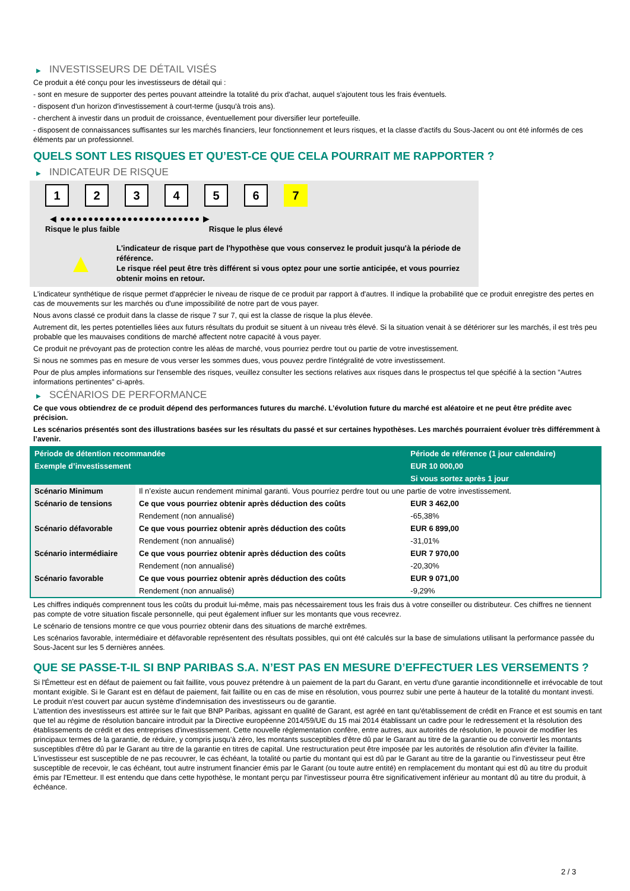▶ INVESTISSEURS DE DÉTAIL VISÉS
Ce produit a été conçu pour les investisseurs de détail qui :
- sont en mesure de supporter des pertes pouvant atteindre la totalité du prix d'achat, auquel s'ajoutent tous les frais éventuels.
- disposent d'un horizon d'investissement à court-terme (jusqu'à trois ans).
- cherchent à investir dans un produit de croissance, éventuellement pour diversifier leur portefeuille.
- disposent de connaissances suffisantes sur les marchés financiers, leur fonctionnement et leurs risques, et la classe d'actifs du Sous-Jacent ou ont été informés de ces éléments par un professionnel.
QUELS SONT LES RISQUES ET QU’EST-CE QUE CELA POURRAIT ME RAPPORTER ?
▶ INDICATEUR DE RISQUE
1 2 3 4 5 6 7
◀ ●●●●●●●●●●●●●●●●●●●●●●●●● ▶
Risque le plus faible Risque le plus élevé
▲
L'indicateur de risque part de l'hypothèse que vous conservez le produit jusqu'à la période de référence.
Le risque réel peut être très différent si vous optez pour une sortie anticipée, et vous pourriez obtenir moins en retour.
L'indicateur synthétique de risque permet d'apprécier le niveau de risque de ce produit par rapport à d'autres. Il indique la probabilité que ce produit enregistre des pertes en cas de mouvements sur les marchés ou d'une impossibilité de notre part de vous payer.
Nous avons classé ce produit dans la classe de risque 7 sur 7, qui est la classe de risque la plus élevée.
Autrement dit, les pertes potentielles liées aux futurs résultats du produit se situent à un niveau très élevé. Si la situation venait à se détériorer sur les marchés, il est très peu probable que les mauvaises conditions de marché affectent notre capacité à vous payer.
Ce produit ne prévoyant pas de protection contre les aléas de marché, vous pourriez perdre tout ou partie de votre investissement.
Si nous ne sommes pas en mesure de vous verser les sommes dues, vous pouvez perdre l'intégralité de votre investissement.
Pour de plus amples informations sur l'ensemble des risques, veuillez consulter les sections relatives aux risques dans le prospectus tel que spécifié à la section "Autres informations pertinentes" ci-après.
▶ SCÉNARIOS DE PERFORMANCE
Ce que vous obtiendrez de ce produit dépend des performances futures du marché. L’évolution future du marché est aléatoire et ne peut être prédite avec précision.
Les scénarios présentés sont des illustrations basées sur les résultats du passé et sur certaines hypothèses. Les marchés pourraient évoluer très différemment à l’avenir.
| Période de détention recommandée | | Période de référence (1 jour calendaire) |
| --- | --- | --- |
| Exemple d’investissement | | EUR 10 000,00 |
| | | Si vous sortez après 1 jour |
| Scénario Minimum | Il n’existe aucun rendement minimal garanti. Vous pourriez perdre tout ou une partie de votre investissement. | |
| Scénario de tensions | Ce que vous pourriez obtenir après déduction des coûts | EUR 3 462,00 |
| | Rendement (non annualisé) | -65,38% |
| Scénario défavorable | Ce que vous pourriez obtenir après déduction des coûts | EUR 6 899,00 |
| | Rendement (non annualisé) | -31,01% |
| Scénario intermédiaire | Ce que vous pourriez obtenir après déduction des coûts | EUR 7 970,00 |
| | Rendement (non annualisé) | -20,30% |
| Scénario favorable | Ce que vous pourriez obtenir après déduction des coûts | EUR 9 071,00 |
| | Rendement (non annualisé) | -9,29% |
Les chiffres indiqués comprennent tous les coûts du produit lui-même, mais pas nécessairement tous les frais dus à votre conseiller ou distributeur. Ces chiffres ne tiennent pas compte de votre situation fiscale personnelle, qui peut également influer sur les montants que vous recevrez.
Le scénario de tensions montre ce que vous pourriez obtenir dans des situations de marché extrêmes.
Les scénarios favorable, intermédiaire et défavorable représentent des résultats possibles, qui ont été calculés sur la base de simulations utilisant la performance passée du Sous-Jacent sur les 5 dernières années.
QUE SE PASSE-T-IL SI BNP PARIBAS S.A. N’EST PAS EN MESURE D’EFFECTUER LES VERSEMENTS ?
Si l'Émetteur est en défaut de paiement ou fait faillite, vous pouvez prétendre à un paiement de la part du Garant, en vertu d'une garantie inconditionnelle et irrévocable de tout montant exigible. Si le Garant est en défaut de paiement, fait faillite ou en cas de mise en résolution, vous pourrez subir une perte à hauteur de la totalité du montant investi.
Le produit n'est couvert par aucun système d'indemnisation des investisseurs ou de garantie.
L'attention des investisseurs est attirée sur le fait que BNP Paribas, agissant en qualité de Garant, est agréé en tant qu'établissement de crédit en France et est soumis en tant que tel au régime de résolution bancaire introduit par la Directive européenne 2014/59/UE du 15 mai 2014 établissant un cadre pour le redressement et la résolution des établissements de crédit et des entreprises d'investissement. Cette nouvelle réglementation confère, entre autres, aux autorités de résolution, le pouvoir de modifier les principaux termes de la garantie, de réduire, y compris jusqu'à zéro, les montants susceptibles d'être dû par le Garant au titre de la garantie ou de convertir les montants susceptibles d'être dû par le Garant au titre de la garantie en titres de capital. Une restructuration peut être imposée par les autorités de résolution afin d'éviter la faillite. L'investisseur est susceptible de ne pas recouvrer, le cas échéant, la totalité ou partie du montant qui est dû par le Garant au titre de la garantie ou l'investisseur peut être susceptible de recevoir, le cas échéant, tout autre instrument financier émis par le Garant (ou toute autre entité) en remplacement du montant qui est dû au titre du produit émis par l'Emetteur. Il est entendu que dans cette hypothèse, le montant perçu par l'investisseur pourra être significativement inférieur au montant dû au titre du produit, à échéance.
2 / 3